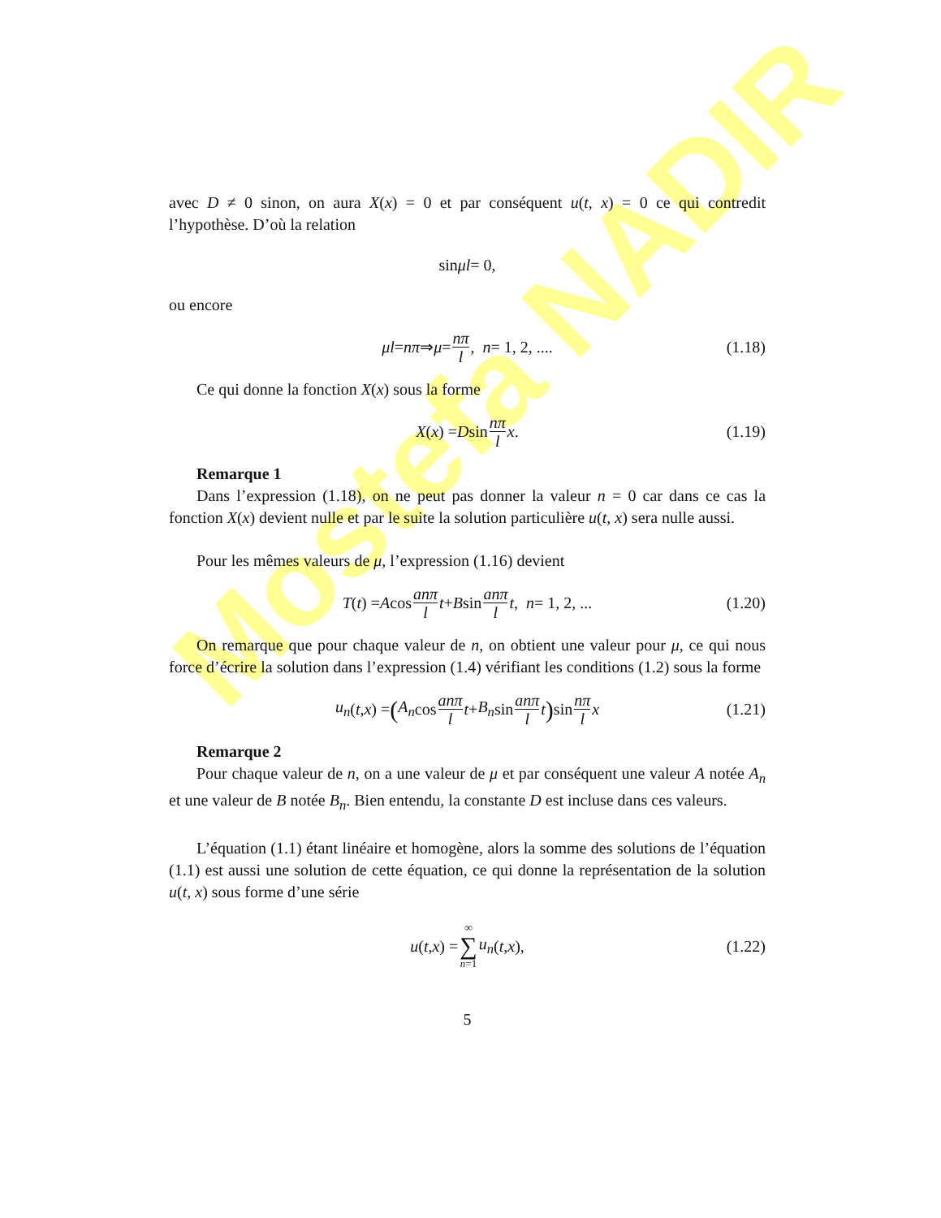Mostefa NADIR
avec D ≠ 0 sinon, on aura X(x) = 0 et par conséquent u(t, x) = 0 ce qui contredit l’hypothèse. D’où la relation
sin μl = 0,
ou encore
μl = nπ ⇒ μ = nπ l, n = 1, 2, .... (1.18)
Ce qui donne la fonction X(x) sous la forme
X (x) = D sin nπ l x. (1.19)
Remarque 1
Dans l’expression (1.18), on ne peut pas donner la valeur n = 0 car dans ce cas la fonction X(x) devient nulle et par le suite la solution particulière u(t, x) sera nulle aussi.
Pour les mêmes valeurs de μ, l’expression (1.16) devient
T (t) = A cos anπ l t + B sin anπ l t, n = 1, 2, ... (1.20)
On remarque que pour chaque valeur de n, on obtient une valeur pour μ, ce qui nous force d’écrire la solution dans l’expression (1.4) vérifiant les conditions (1.2) sous la forme
u<sub>n</sub> (t, x) = (A<sub>n</sub> cos anπ l t + B<sub>n</sub> sin anπ l t) sin nπ l x (1.21)
Remarque 2
Pour chaque valeur de n, on a une valeur de μ et par conséquent une valeur A notée A<sub>n</sub> et une valeur de B notée B<sub>n</sub>. Bien entendu, la constante D est incluse dans ces valeurs.
L’équation (1.1) étant linéaire et homogène, alors la somme des solutions de l’équation (1.1) est aussi une solution de cette équation, ce qui donne la représentation de la solution u(t, x) sous forme d’une série
u (t, x) = ∞ ∑ n=1 u<sub>n</sub> (t, x), (1.22)
5